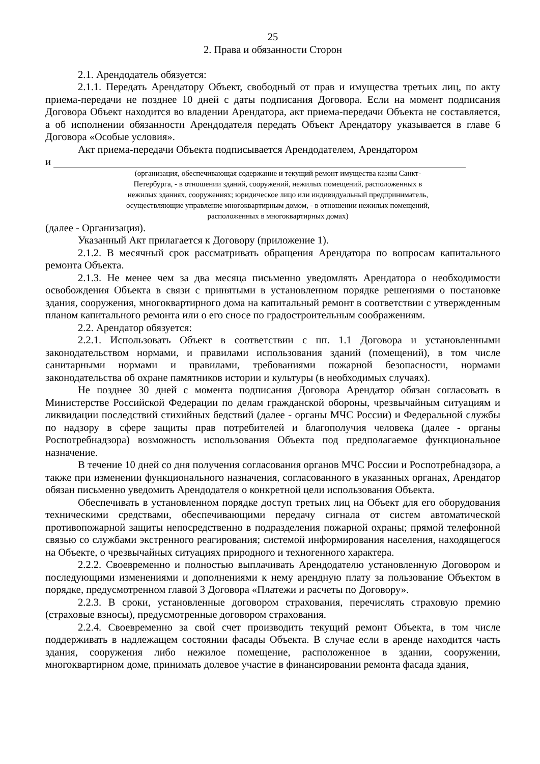25
2. Права и обязанности Сторон
2.1. Арендодатель обязуется:
2.1.1. Передать Арендатору Объект, свободный от прав и имущества третьих лиц, по акту приема-передачи не позднее 10 дней с даты подписания Договора. Если на момент подписания Договора Объект находится во владении Арендатора, акт приема-передачи Объекта не составляется, а об исполнении обязанности Арендодателя передать Объект Арендатору указывается в главе 6 Договора «Особые условия».
Акт приема-передачи Объекта подписывается Арендодателем, Арендатором
и
(организация, обеспечивающая содержание и текущий ремонт имущества казны Санкт-Петербурга, - в отношении зданий, сооружений, нежилых помещений, расположенных в нежилых зданиях, сооружениях; юридическое лицо или индивидуальный предприниматель, осуществляющие управление многоквартирным домом, - в отношении нежилых помещений, расположенных в многоквартирных домах)
(далее - Организация).
Указанный Акт прилагается к Договору (приложение 1).
2.1.2. В месячный срок рассматривать обращения Арендатора по вопросам капитального ремонта Объекта.
2.1.3. Не менее чем за два месяца письменно уведомлять Арендатора о необходимости освобождения Объекта в связи с принятыми в установленном порядке решениями о постановке здания, сооружения, многоквартирного дома на капитальный ремонт в соответствии с утвержденным планом капитального ремонта или о его сносе по градостроительным соображениям.
2.2. Арендатор обязуется:
2.2.1. Использовать Объект в соответствии с пп. 1.1 Договора и установленными законодательством нормами, и правилами использования зданий (помещений), в том числе санитарными нормами и правилами, требованиями пожарной безопасности, нормами законодательства об охране памятников истории и культуры (в необходимых случаях).
Не позднее 30 дней с момента подписания Договора Арендатор обязан согласовать в Министерстве Российской Федерации по делам гражданской обороны, чрезвычайным ситуациям и ликвидации последствий стихийных бедствий (далее - органы МЧС России) и Федеральной службы по надзору в сфере защиты прав потребителей и благополучия человека (далее - органы Роспотребнадзора) возможность использования Объекта под предполагаемое функциональное назначение.
В течение 10 дней со дня получения согласования органов МЧС России и Роспотребнадзора, а также при изменении функционального назначения, согласованного в указанных органах, Арендатор обязан письменно уведомить Арендодателя о конкретной цели использования Объекта.
Обеспечивать в установленном порядке доступ третьих лиц на Объект для его оборудования техническими средствами, обеспечивающими передачу сигнала от систем автоматической противопожарной защиты непосредственно в подразделения пожарной охраны; прямой телефонной связью со службами экстренного реагирования; системой информирования населения, находящегося на Объекте, о чрезвычайных ситуациях природного и техногенного характера.
2.2.2. Своевременно и полностью выплачивать Арендодателю установленную Договором и последующими изменениями и дополнениями к нему арендную плату за пользование Объектом в порядке, предусмотренном главой 3 Договора «Платежи и расчеты по Договору».
2.2.3. В сроки, установленные договором страхования, перечислять страховую премию (страховые взносы), предусмотренные договором страхования.
2.2.4. Своевременно за свой счет производить текущий ремонт Объекта, в том числе поддерживать в надлежащем состоянии фасады Объекта. В случае если в аренде находится часть здания, сооружения либо нежилое помещение, расположенное в здании, сооружении, многоквартирном доме, принимать долевое участие в финансировании ремонта фасада здания,